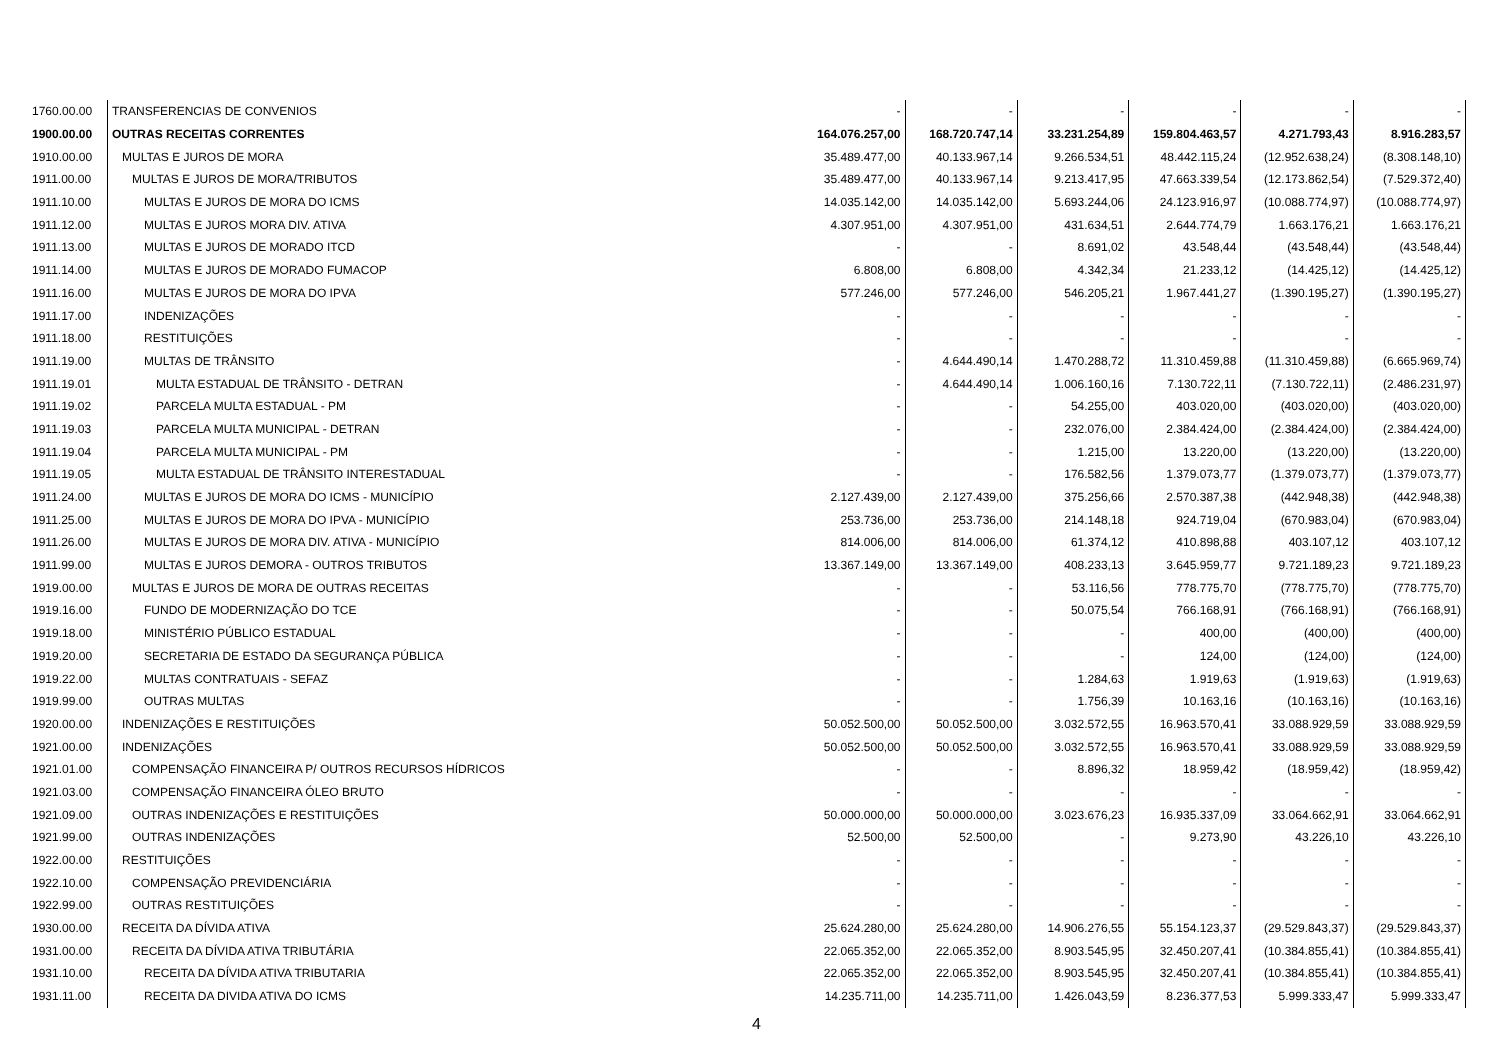| 1760.00.00 | TRANSFERENCIAS DE CONVENIOS | - | - | - | - | - | - |
| 1900.00.00 | OUTRAS RECEITAS CORRENTES | 164.076.257,00 | 168.720.747,14 | 33.231.254,89 | 159.804.463,57 | 4.271.793,43 | 8.916.283,57 |
| 1910.00.00 | MULTAS E JUROS DE MORA | 35.489.477,00 | 40.133.967,14 | 9.266.534,51 | 48.442.115,24 | (12.952.638,24) | (8.308.148,10) |
| 1911.00.00 | MULTAS E JUROS DE MORA/TRIBUTOS | 35.489.477,00 | 40.133.967,14 | 9.213.417,95 | 47.663.339,54 | (12.173.862,54) | (7.529.372,40) |
| 1911.10.00 | MULTAS E JUROS DE MORA DO ICMS | 14.035.142,00 | 14.035.142,00 | 5.693.244,06 | 24.123.916,97 | (10.088.774,97) | (10.088.774,97) |
| 1911.12.00 | MULTAS E JUROS MORA DIV. ATIVA | 4.307.951,00 | 4.307.951,00 | 431.634,51 | 2.644.774,79 | 1.663.176,21 | 1.663.176,21 |
| 1911.13.00 | MULTAS E JUROS DE MORADO ITCD | - | - | 8.691,02 | 43.548,44 | (43.548,44) | (43.548,44) |
| 1911.14.00 | MULTAS E JUROS DE MORADO FUMACOP | 6.808,00 | 6.808,00 | 4.342,34 | 21.233,12 | (14.425,12) | (14.425,12) |
| 1911.16.00 | MULTAS E JUROS DE MORA DO IPVA | 577.246,00 | 577.246,00 | 546.205,21 | 1.967.441,27 | (1.390.195,27) | (1.390.195,27) |
| 1911.17.00 | INDENIZAÇÕES | - | - | - | - | - | - |
| 1911.18.00 | RESTITUIÇÕES | - | - | - | - | - | - |
| 1911.19.00 | MULTAS DE TRÂNSITO | - | 4.644.490,14 | 1.470.288,72 | 11.310.459,88 | (11.310.459,88) | (6.665.969,74) |
| 1911.19.01 | MULTA ESTADUAL DE TRÂNSITO - DETRAN | - | 4.644.490,14 | 1.006.160,16 | 7.130.722,11 | (7.130.722,11) | (2.486.231,97) |
| 1911.19.02 | PARCELA MULTA ESTADUAL - PM | - | - | 54.255,00 | 403.020,00 | (403.020,00) | (403.020,00) |
| 1911.19.03 | PARCELA MULTA MUNICIPAL - DETRAN | - | - | 232.076,00 | 2.384.424,00 | (2.384.424,00) | (2.384.424,00) |
| 1911.19.04 | PARCELA MULTA MUNICIPAL - PM | - | - | 1.215,00 | 13.220,00 | (13.220,00) | (13.220,00) |
| 1911.19.05 | MULTA ESTADUAL DE TRÂNSITO INTERESTADUAL | - | - | 176.582,56 | 1.379.073,77 | (1.379.073,77) | (1.379.073,77) |
| 1911.24.00 | MULTAS E JUROS DE MORA DO ICMS - MUNICÍPIO | 2.127.439,00 | 2.127.439,00 | 375.256,66 | 2.570.387,38 | (442.948,38) | (442.948,38) |
| 1911.25.00 | MULTAS E JUROS DE MORA DO IPVA - MUNICÍPIO | 253.736,00 | 253.736,00 | 214.148,18 | 924.719,04 | (670.983,04) | (670.983,04) |
| 1911.26.00 | MULTAS E JUROS DE MORA DIV. ATIVA - MUNICÍPIO | 814.006,00 | 814.006,00 | 61.374,12 | 410.898,88 | 403.107,12 | 403.107,12 |
| 1911.99.00 | MULTAS E JUROS DEMORA - OUTROS TRIBUTOS | 13.367.149,00 | 13.367.149,00 | 408.233,13 | 3.645.959,77 | 9.721.189,23 | 9.721.189,23 |
| 1919.00.00 | MULTAS E JUROS DE MORA DE OUTRAS RECEITAS | - | - | 53.116,56 | 778.775,70 | (778.775,70) | (778.775,70) |
| 1919.16.00 | FUNDO DE MODERNIZAÇÃO DO TCE | - | - | 50.075,54 | 766.168,91 | (766.168,91) | (766.168,91) |
| 1919.18.00 | MINISTÉRIO PÚBLICO ESTADUAL | - | - | - | 400,00 | (400,00) | (400,00) |
| 1919.20.00 | SECRETARIA DE ESTADO DA SEGURANÇA PÚBLICA | - | - | - | 124,00 | (124,00) | (124,00) |
| 1919.22.00 | MULTAS CONTRATUAIS - SEFAZ | - | - | 1.284,63 | 1.919,63 | (1.919,63) | (1.919,63) |
| 1919.99.00 | OUTRAS MULTAS | - | - | 1.756,39 | 10.163,16 | (10.163,16) | (10.163,16) |
| 1920.00.00 | INDENIZAÇÕES E RESTITUIÇÕES | 50.052.500,00 | 50.052.500,00 | 3.032.572,55 | 16.963.570,41 | 33.088.929,59 | 33.088.929,59 |
| 1921.00.00 | INDENIZAÇÕES | 50.052.500,00 | 50.052.500,00 | 3.032.572,55 | 16.963.570,41 | 33.088.929,59 | 33.088.929,59 |
| 1921.01.00 | COMPENSAÇÃO FINANCEIRA P/ OUTROS RECURSOS HÍDRICOS | - | - | 8.896,32 | 18.959,42 | (18.959,42) | (18.959,42) |
| 1921.03.00 | COMPENSAÇÃO FINANCEIRA ÓLEO BRUTO | - | - | - | - | - | - |
| 1921.09.00 | OUTRAS INDENIZAÇÕES E RESTITUIÇÕES | 50.000.000,00 | 50.000.000,00 | 3.023.676,23 | 16.935.337,09 | 33.064.662,91 | 33.064.662,91 |
| 1921.99.00 | OUTRAS INDENIZAÇÕES | 52.500,00 | 52.500,00 | - | 9.273,90 | 43.226,10 | 43.226,10 |
| 1922.00.00 | RESTITUIÇÕES | - | - | - | - | - | - |
| 1922.10.00 | COMPENSAÇÃO PREVIDENCIÁRIA | - | - | - | - | - | - |
| 1922.99.00 | OUTRAS RESTITUIÇÕES | - | - | - | - | - | - |
| 1930.00.00 | RECEITA DA DÍVIDA ATIVA | 25.624.280,00 | 25.624.280,00 | 14.906.276,55 | 55.154.123,37 | (29.529.843,37) | (29.529.843,37) |
| 1931.00.00 | RECEITA DA DÍVIDA ATIVA TRIBUTÁRIA | 22.065.352,00 | 22.065.352,00 | 8.903.545,95 | 32.450.207,41 | (10.384.855,41) | (10.384.855,41) |
| 1931.10.00 | RECEITA DA DÍVIDA ATIVA TRIBUTARIA | 22.065.352,00 | 22.065.352,00 | 8.903.545,95 | 32.450.207,41 | (10.384.855,41) | (10.384.855,41) |
| 1931.11.00 | RECEITA DA DIVIDA ATIVA DO ICMS | 14.235.711,00 | 14.235.711,00 | 1.426.043,59 | 8.236.377,53 | 5.999.333,47 | 5.999.333,47 |
4